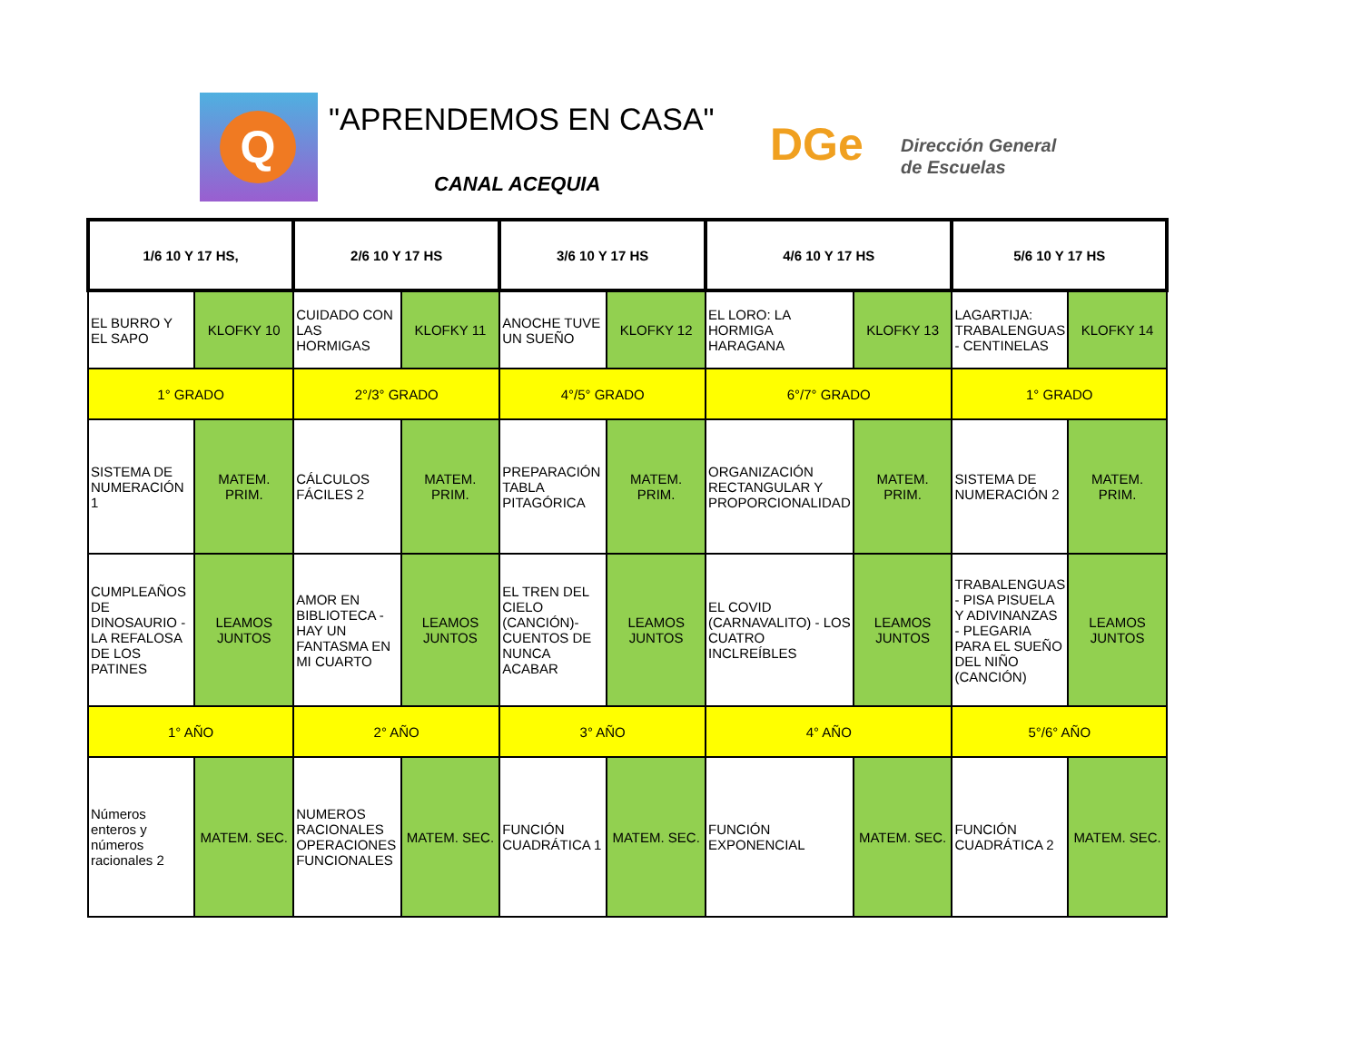Q
"APRENDEMOS EN CASA"
CANAL ACEQUIA
DGe
Dirección General
de Escuelas
| 1/6 10 Y 17 HS, | | 2/6 10 Y 17 HS | | 3/6 10 Y 17 HS | | 4/6 10 Y 17 HS | | 5/6 10 Y 17 HS | |
| EL BURRO Y EL SAPO | KLOFKY 10 | CUIDADO CON LAS HORMIGAS | KLOFKY 11 | ANOCHE TUVE UN SUEÑO | KLOFKY 12 | EL LORO: LA HORMIGA HARAGANA | KLOFKY 13 | LAGARTIJA: TRABALENGUAS - CENTINELAS | KLOFKY 14 |
| 1° GRADO | | 2°/3° GRADO | | 4°/5° GRADO | | 6°/7° GRADO | | 1° GRADO | |
| SISTEMA DE NUMERACIÓN 1 | MATEM. PRIM. | CÁLCULOS FÁCILES 2 | MATEM. PRIM. | PREPARACIÓN TABLA PITAGÓRICA | MATEM. PRIM. | ORGANIZACIÓN RECTANGULAR Y PROPORCIONALIDAD | MATEM. PRIM. | SISTEMA DE NUMERACIÓN 2 | MATEM. PRIM. |
| CUMPLEAÑOS DE DINOSAURIO - LA REFALOSA DE LOS PATINES | LEAMOS JUNTOS | AMOR EN BIBLIOTECA - HAY UN FANTASMA EN MI CUARTO | LEAMOS JUNTOS | EL TREN DEL CIELO (CANCIÓN)- CUENTOS DE NUNCA ACABAR | LEAMOS JUNTOS | EL COVID (CARNAVALITO) - LOS CUATRO INCLREÍBLES | LEAMOS JUNTOS | TRABALENGUAS - PISA PISUELA Y ADIVINANZAS - PLEGARIA PARA EL SUEÑO DEL NIÑO (CANCIÓN) | LEAMOS JUNTOS |
| 1° AÑO | | 2° AÑO | | 3° AÑO | | 4° AÑO | | 5°/6° AÑO | |
| Números enteros y números racionales 2 | MATEM. SEC. | NUMEROS RACIONALES OPERACIONES FUNCIONALES | MATEM. SEC. | FUNCIÓN CUADRÁTICA 1 | MATEM. SEC. | FUNCIÓN EXPONENCIAL | MATEM. SEC. | FUNCIÓN CUADRÁTICA 2 | MATEM. SEC. |